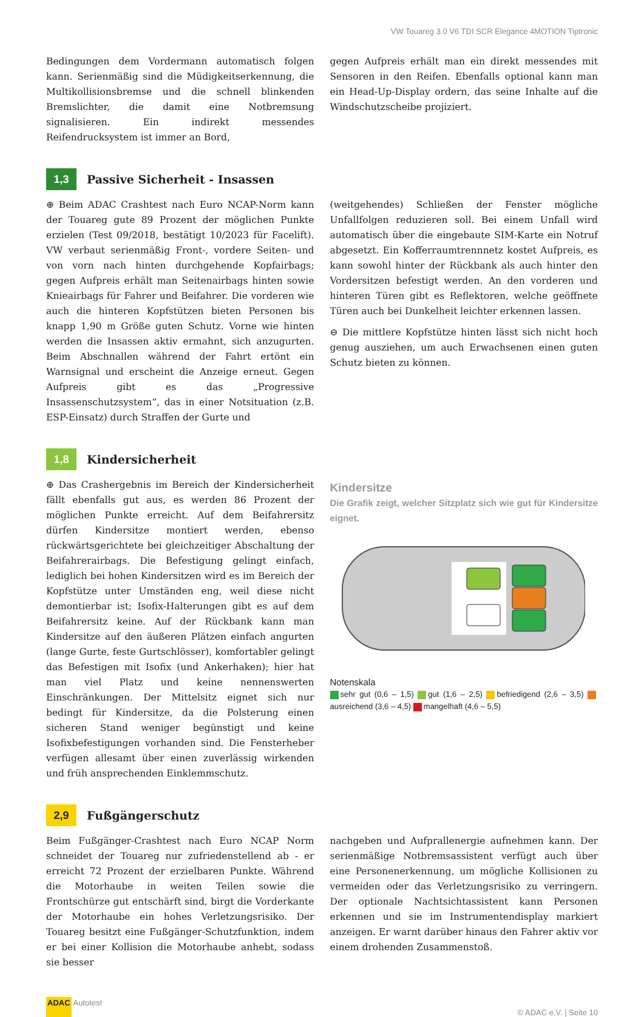VW Touareg 3.0 V6 TDI SCR Elegance 4MOTION Tiptronic
Bedingungen dem Vordermann automatisch folgen kann. Serienmäßig sind die Müdigkeitserkennung, die Multikollisionsbremse und die schnell blinkenden Bremslichter, die damit eine Notbremsung signalisieren. Ein indirekt messendes Reifendrucksystem ist immer an Bord,
gegen Aufpreis erhält man ein direkt messendes mit Sensoren in den Reifen. Ebenfalls optional kann man ein Head-Up-Display ordern, das seine Inhalte auf die Windschutzscheibe projiziert.
1,3
Passive Sicherheit - Insassen
⊕ Beim ADAC Crashtest nach Euro NCAP-Norm kann der Touareg gute 89 Prozent der möglichen Punkte erzielen (Test 09/2018, bestätigt 10/2023 für Facelift). VW verbaut serienmäßig Front-, vordere Seiten- und von vorn nach hinten durchgehende Kopfairbags; gegen Aufpreis erhält man Seitenairbags hinten sowie Knieairbags für Fahrer und Beifahrer. Die vorderen wie auch die hinteren Kopfstützen bieten Personen bis knapp 1,90 m Größe guten Schutz. Vorne wie hinten werden die Insassen aktiv ermahnt, sich anzugurten. Beim Abschnallen während der Fahrt ertönt ein Warnsignal und erscheint die Anzeige erneut. Gegen Aufpreis gibt es das „Progressive Insassenschutzsystem“, das in einer Notsituation (z.B. ESP-Einsatz) durch Straffen der Gurte und
(weitgehendes) Schließen der Fenster mögliche Unfallfolgen reduzieren soll. Bei einem Unfall wird automatisch über die eingebaute SIM-Karte ein Notruf abgesetzt. Ein Kofferraumtrennnetz kostet Aufpreis, es kann sowohl hinter der Rückbank als auch hinter den Vordersitzen befestigt werden. An den vorderen und hinteren Türen gibt es Reflektoren, welche geöffnete Türen auch bei Dunkelheit leichter erkennen lassen.
⊖ Die mittlere Kopfstütze hinten lässt sich nicht hoch genug ausziehen, um auch Erwachsenen einen guten Schutz bieten zu können.
1,8
Kindersicherheit
⊕ Das Crashergebnis im Bereich der Kindersicherheit fällt ebenfalls gut aus, es werden 86 Prozent der möglichen Punkte erreicht. Auf dem Beifahrersitz dürfen Kindersitze montiert werden, ebenso rückwärtsgerichtete bei gleichzeitiger Abschaltung der Beifahrerairbags. Die Befestigung gelingt einfach, lediglich bei hohen Kindersitzen wird es im Bereich der Kopfstütze unter Umständen eng, weil diese nicht demontierbar ist; Isofix-Halterungen gibt es auf dem Beifahrersitz keine. Auf der Rückbank kann man Kindersitze auf den äußeren Plätzen einfach angurten (lange Gurte, feste Gurtschlösser), komfortabler gelingt das Befestigen mit Isofix (und Ankerhaken); hier hat man viel Platz und keine nennenswerten Einschränkungen. Der Mittelsitz eignet sich nur bedingt für Kindersitze, da die Polsterung einen sicheren Stand weniger begünstigt und keine Isofixbefestigungen vorhanden sind. Die Fensterheber verfügen allesamt über einen zuverlässig wirkenden und früh ansprechenden Einklemmschutz.
Kindersitze
Die Grafik zeigt, welcher Sitzplatz sich wie gut für Kindersitze eignet.
Notenskala
sehr gut (0,6 – 1,5) gut (1,6 – 2,5) befriedigend (2,6 – 3,5) ausreichend (3,6 – 4,5) mangelhaft (4,6 – 5,5)
2,9
Fußgängerschutz
Beim Fußgänger-Crashtest nach Euro NCAP Norm schneidet der Touareg nur zufriedenstellend ab - er erreicht 72 Prozent der erzielbaren Punkte. Während die Motorhaube in weiten Teilen sowie die Frontschürze gut entschärft sind, birgt die Vorderkante der Motorhaube ein hohes Verletzungsrisiko. Der Touareg besitzt eine Fußgänger-Schutzfunktion, indem er bei einer Kollision die Motorhaube anhebt, sodass sie besser
nachgeben und Aufprallenergie aufnehmen kann. Der serienmäßige Notbremsassistent verfügt auch über eine Personenerkennung, um mögliche Kollisionen zu vermeiden oder das Verletzungsrisiko zu verringern. Der optionale Nachtsichtassistent kann Personen erkennen und sie im Instrumentendisplay markiert anzeigen. Er warnt darüber hinaus den Fahrer aktiv vor einem drohenden Zusammenstoß.
ADAC Autotest
© ADAC e.V. | Seite 10